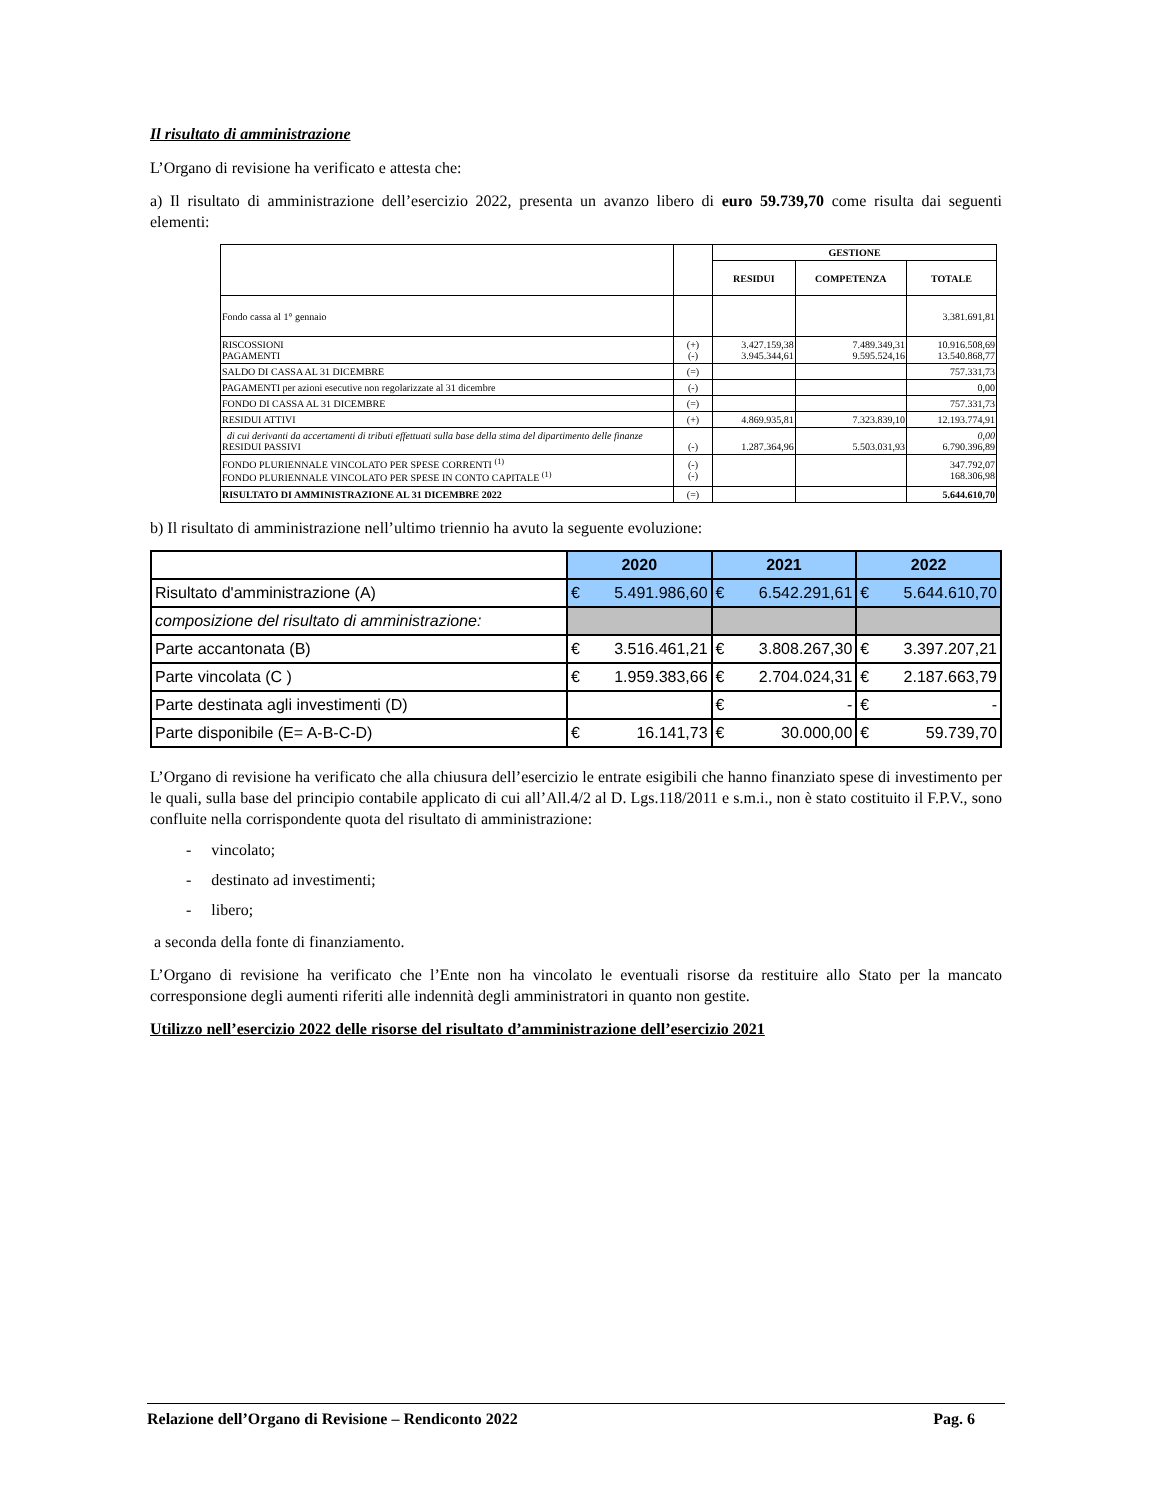Il risultato di amministrazione
L’Organo di revisione ha verificato e attesta che:
a) Il risultato di amministrazione dell’esercizio 2022, presenta un avanzo libero di euro 59.739,70 come risulta dai seguenti elementi:
| | | GESTIONE | | |
| --- | --- | --- | --- | --- |
| | | RESIDUI | COMPETENZA | TOTALE |
| Fondo cassa al 1° gennaio | | | | 3.381.691,81 |
| RISCOSSIONI PAGAMENTI | (+) (-) | 3.427.159,38 3.945.344,61 | 7.489.349,31 9.595.524,16 | 10.916.508,69 13.540.868,77 |
| SALDO DI CASSA AL 31 DICEMBRE | (=) | | | 757.331,73 |
| PAGAMENTI per azioni esecutive non regolarizzate al 31 dicembre | (-) | | | 0,00 |
| FONDO DI CASSA AL 31 DICEMBRE | (=) | | | 757.331,73 |
| RESIDUI ATTIVI | (+) | 4.869.935,81 | 7.323.839,10 | 12.193.774,91 |
| di cui derivanti da accertamenti di tributi effettuati sulla base della stima del dipartimento delle finanze RESIDUI PASSIVI | (-) | 1.287.364,96 | 5.503.031,93 | 0,00 6.790.396,89 |
| FONDO PLURIENNALE VINCOLATO PER SPESE CORRENTI <sup>(1)</sup> FONDO PLURIENNALE VINCOLATO PER SPESE IN CONTO CAPITALE <sup>(1)</sup> | (-) (-) | | | 347.792,07 168.306,98 |
| RISULTATO DI AMMINISTRAZIONE AL 31 DICEMBRE 2022 | (=) | | | 5.644.610,70 |
b) Il risultato di amministrazione nell’ultimo triennio ha avuto la seguente evoluzione:
| | 2020 | | 2021 | | 2022 | |
| Risultato d'amministrazione (A) | € | 5.491.986,60 | € | 6.542.291,61 | € | 5.644.610,70 |
| composizione del risultato di amministrazione: | | | | | | |
| Parte accantonata (B) | € | 3.516.461,21 | € | 3.808.267,30 | € | 3.397.207,21 |
| Parte vincolata (C ) | € | 1.959.383,66 | € | 2.704.024,31 | € | 2.187.663,79 |
| Parte destinata agli investimenti (D) | | | € | - | € | - |
| Parte disponibile (E= A-B-C-D) | € | 16.141,73 | € | 30.000,00 | € | 59.739,70 |
L’Organo di revisione ha verificato che alla chiusura dell’esercizio le entrate esigibili che hanno finanziato spese di investimento per le quali, sulla base del principio contabile applicato di cui all’All.4/2 al D. Lgs.118/2011 e s.m.i., non è stato costituito il F.P.V., sono confluite nella corrispondente quota del risultato di amministrazione:
- vincolato;
- destinato ad investimenti;
- libero;
a seconda della fonte di finanziamento.
L’Organo di revisione ha verificato che l’Ente non ha vincolato le eventuali risorse da restituire allo Stato per la mancato corresponsione degli aumenti riferiti alle indennità degli amministratori in quanto non gestite.
Utilizzo nell’esercizio 2022 delle risorse del risultato d’amministrazione dell’esercizio 2021
Relazione dell’Organo di Revisione – Rendiconto 2022 Pag. 6